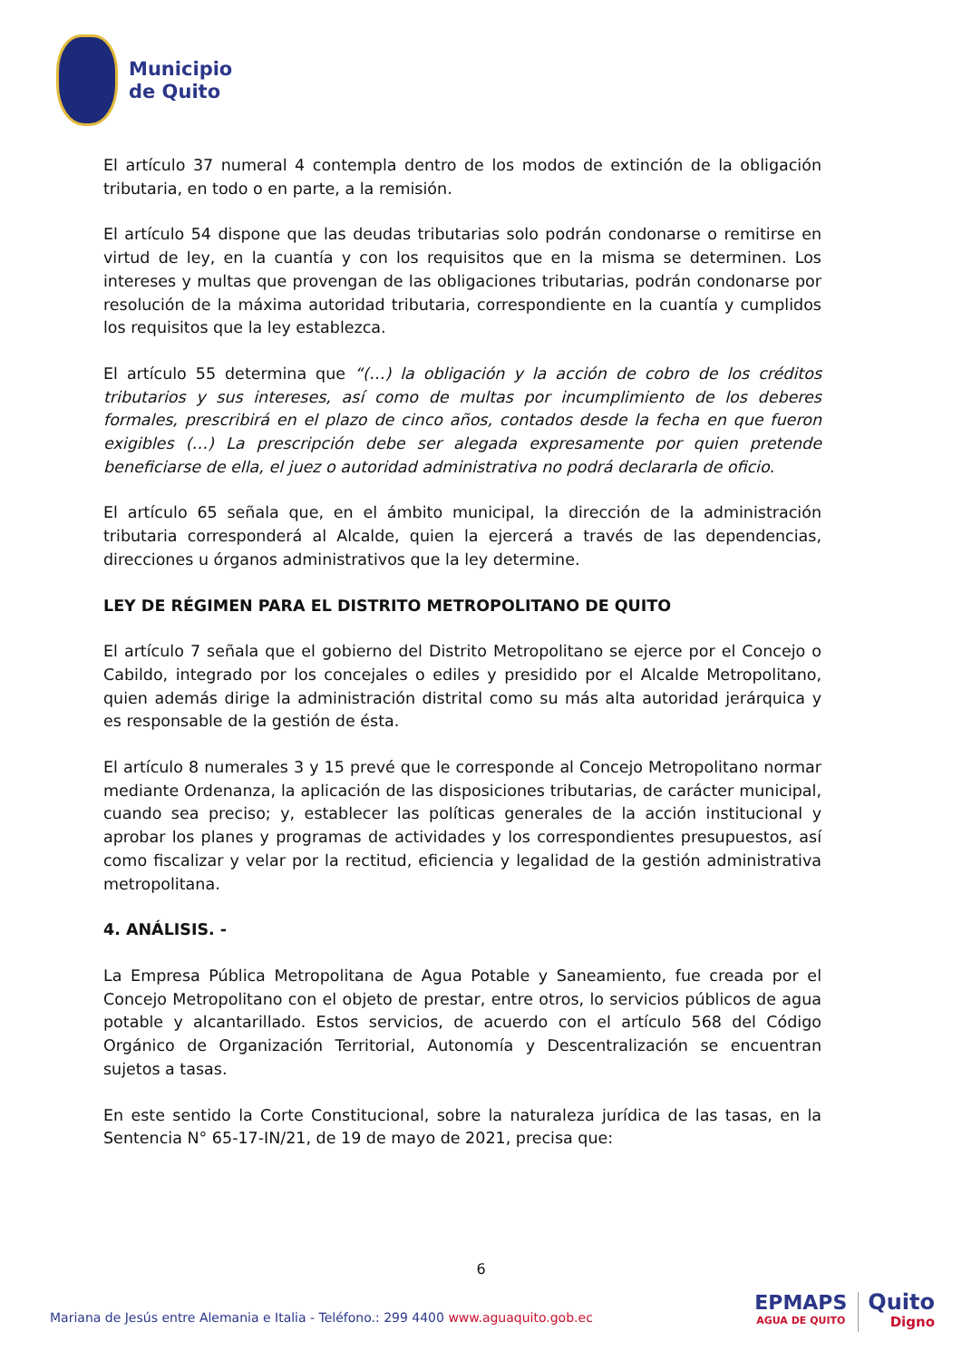Municipio
de Quito
El artículo 37 numeral 4 contempla dentro de los modos de extinción de la obligación tributaria, en todo o en parte, a la remisión.
El artículo 54 dispone que las deudas tributarias solo podrán condonarse o remitirse en virtud de ley, en la cuantía y con los requisitos que en la misma se determinen. Los intereses y multas que provengan de las obligaciones tributarias, podrán condonarse por resolución de la máxima autoridad tributaria, correspondiente en la cuantía y cumplidos los requisitos que la ley establezca.
El artículo 55 determina que “(…) la obligación y la acción de cobro de los créditos tributarios y sus intereses, así como de multas por incumplimiento de los deberes formales, prescribirá en el plazo de cinco años, contados desde la fecha en que fueron exigibles (…) La prescripción debe ser alegada expresamente por quien pretende beneficiarse de ella, el juez o autoridad administrativa no podrá declararla de oficio.
El artículo 65 señala que, en el ámbito municipal, la dirección de la administración tributaria corresponderá al Alcalde, quien la ejercerá a través de las dependencias, direcciones u órganos administrativos que la ley determine.
LEY DE RÉGIMEN PARA EL DISTRITO METROPOLITANO DE QUITO
El artículo 7 señala que el gobierno del Distrito Metropolitano se ejerce por el Concejo o Cabildo, integrado por los concejales o ediles y presidido por el Alcalde Metropolitano, quien además dirige la administración distrital como su más alta autoridad jerárquica y es responsable de la gestión de ésta.
El artículo 8 numerales 3 y 15 prevé que le corresponde al Concejo Metropolitano normar mediante Ordenanza, la aplicación de las disposiciones tributarias, de carácter municipal, cuando sea preciso; y, establecer las políticas generales de la acción institucional y aprobar los planes y programas de actividades y los correspondientes presupuestos, así como fiscalizar y velar por la rectitud, eficiencia y legalidad de la gestión administrativa metropolitana.
4. ANÁLISIS. -
La Empresa Pública Metropolitana de Agua Potable y Saneamiento, fue creada por el Concejo Metropolitano con el objeto de prestar, entre otros, lo servicios públicos de agua potable y alcantarillado. Estos servicios, de acuerdo con el artículo 568 del Código Orgánico de Organización Territorial, Autonomía y Descentralización se encuentran sujetos a tasas.
En este sentido la Corte Constitucional, sobre la naturaleza jurídica de las tasas, en la Sentencia N° 65-17-IN/21, de 19 de mayo de 2021, precisa que:
6
Mariana de Jesús entre Alemania e Italia - Teléfono.: 299 4400 www.aguaquito.gob.ec
EPMAPS
AGUA DE QUITO
Quito
Digno